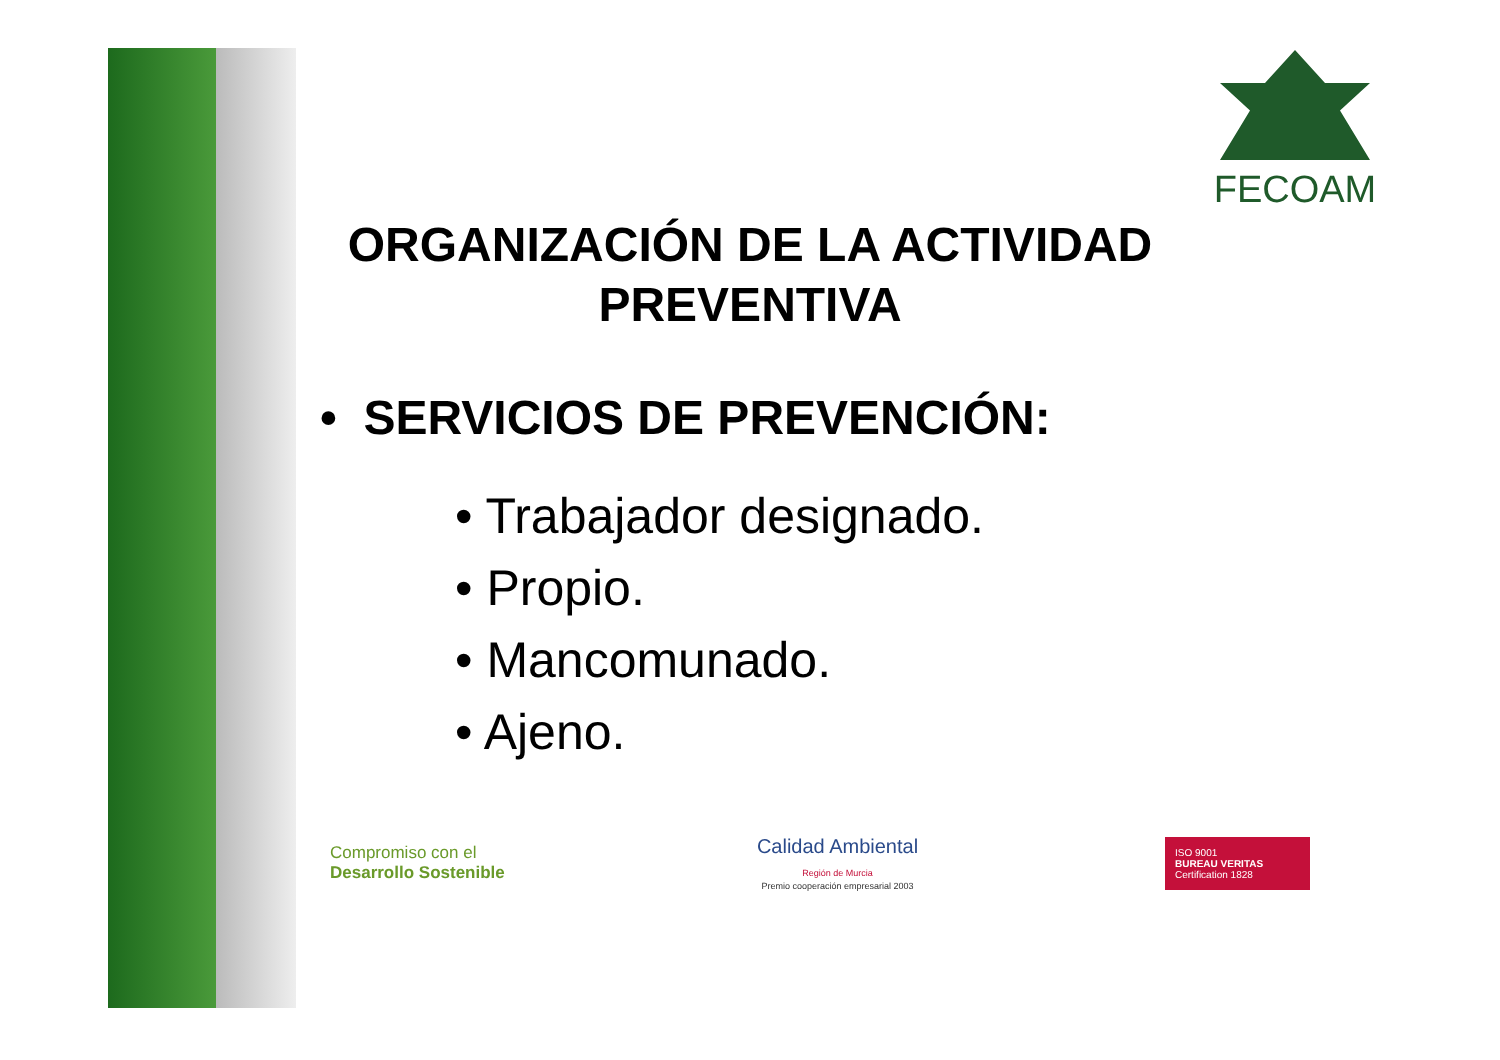FECOAM
ORGANIZACIÓN DE LA ACTIVIDAD PREVENTIVA
• SERVICIOS DE PREVENCIÓN:
• Trabajador designado.
• Propio.
• Mancomunado.
• Ajeno.
Compromiso con el
Desarrollo Sostenible
Calidad Ambiental
Región de Murcia
Premio cooperación empresarial 2003
ISO 9001
BUREAU VERITAS
Certification 1828